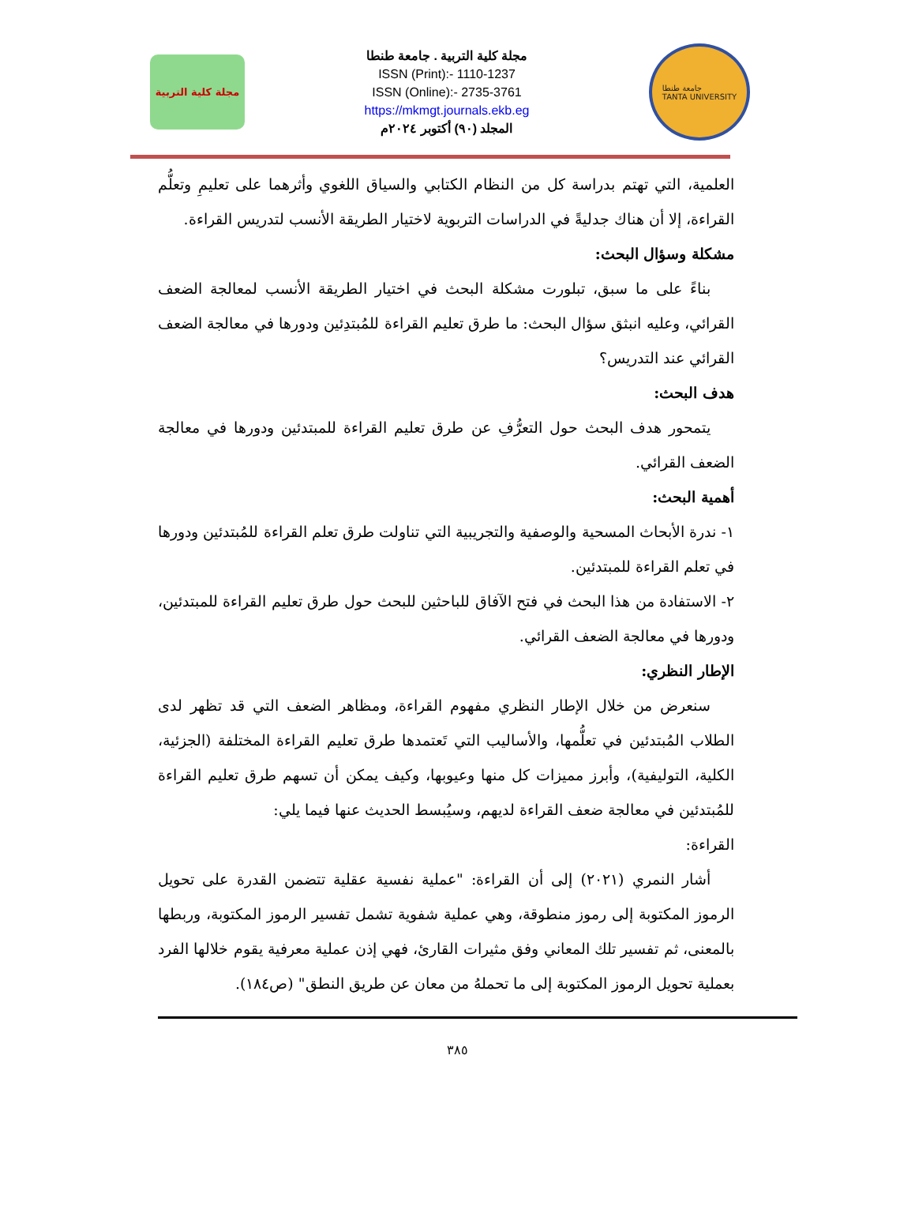مجلة كلية التربية
مجلة كلية التربية . جامعة طنطا
ISSN (Print):- 1110-1237
ISSN (Online):- 2735-3761
https://mkmgt.journals.ekb.eg
المجلد (٩٠) أكتوبر ٢٠٢٤م
جامعة طنطا
TANTA UNIVERSITY
العلمية، التي تهتم بدراسة كل من النظام الكتابي والسياق اللغوي وأثرهما على تعليمِ وتعلُّم القراءة، إلا أن هناك جدليةً في الدراسات التربوية لاختيار الطريقة الأنسب لتدريس القراءة.
مشكلة وسؤال البحث:
بناءً على ما سبق، تبلورت مشكلة البحث في اختيار الطريقة الأنسب لمعالجة الضعف القرائي، وعليه انبثق سؤال البحث: ما طرق تعليم القراءة للمُبتدِئين ودورها في معالجة الضعف القرائي عند التدريس؟
هدف البحث:
يتمحور هدف البحث حول التعرُّفِ عن طرق تعليم القراءة للمبتدئين ودورها في معالجة الضعف القرائي.
أهمية البحث:
١- ندرة الأبحاث المسحية والوصفية والتجريبية التي تناولت طرق تعلم القراءة للمُبتدئين ودورها في تعلم القراءة للمبتدئين.
٢- الاستفادة من هذا البحث في فتح الآفاق للباحثين للبحث حول طرق تعليم القراءة للمبتدئين، ودورها في معالجة الضعف القرائي.
الإطار النظري:
سنعرض من خلال الإطار النظري مفهوم القراءة، ومظاهر الضعف التي قد تظهر لدى الطلاب المُبتدئين في تعلُّمها، والأساليب التي تَعتمدها طرق تعليم القراءة المختلفة (الجزئية، الكلية، التوليفية)، وأبرز مميزات كل منها وعيوبها، وكيف يمكن أن تسهم طرق تعليم القراءة للمُبتدئين في معالجة ضعف القراءة لديهم، وسيُبسط الحديث عنها فيما يلي:
القراءة:
أشار النمري (٢٠٢١) إلى أن القراءة: "عملية نفسية عقلية تتضمن القدرة على تحويل الرموز المكتوبة إلى رموز منطوقة، وهي عملية شفوية تشمل تفسير الرموز المكتوبة، وربطها بالمعنى، ثم تفسير تلك المعاني وفق مثيرات القارئ، فهي إذن عملية معرفية يقوم خلالها الفرد بعملية تحويل الرموز المكتوبة إلى ما تحملهُ من معان عن طريق النطق" (ص١٨٤).
٣٨٥